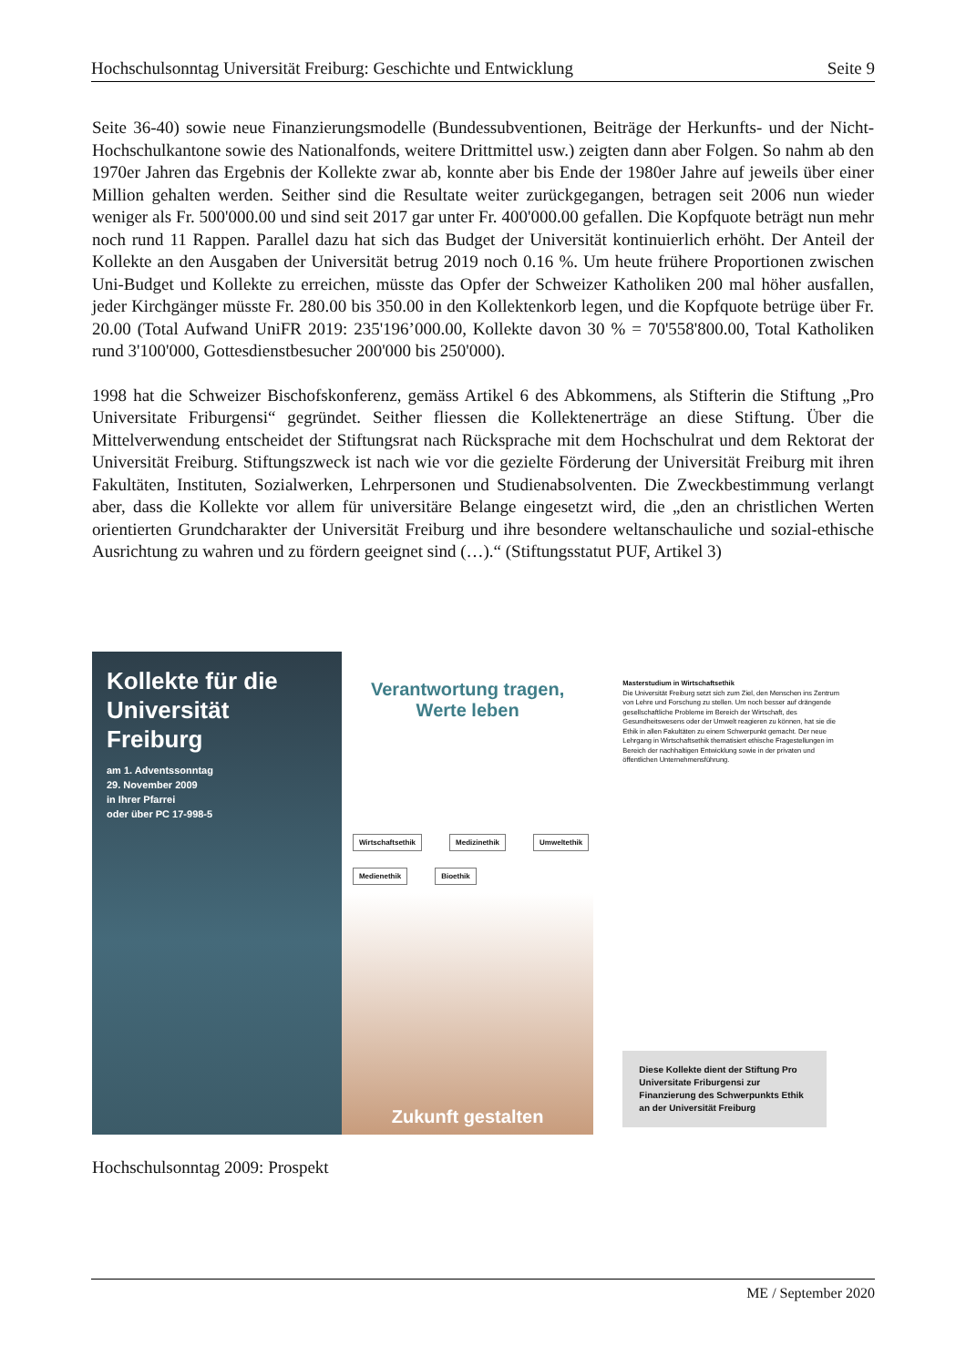Hochschulsonntag Universität Freiburg: Geschichte und Entwicklung Seite 9
Seite 36-40) sowie neue Finanzierungsmodelle (Bundessubventionen, Beiträge der Herkunfts- und der Nicht-Hochschulkantone sowie des Nationalfonds, weitere Drittmittel usw.) zeigten dann aber Folgen. So nahm ab den 1970er Jahren das Ergebnis der Kollekte zwar ab, konnte aber bis Ende der 1980er Jahre auf jeweils über einer Million gehalten werden. Seither sind die Resultate weiter zurückgegangen, betragen seit 2006 nun wieder weniger als Fr. 500'000.00 und sind seit 2017 gar unter Fr. 400'000.00 gefallen. Die Kopfquote beträgt nun mehr noch rund 11 Rappen. Parallel dazu hat sich das Budget der Universität kontinuierlich erhöht. Der Anteil der Kollekte an den Ausgaben der Universität betrug 2019 noch 0.16 %. Um heute frühere Proportionen zwischen Uni-Budget und Kollekte zu erreichen, müsste das Opfer der Schweizer Katholiken 200 mal höher ausfallen, jeder Kirchgänger müsste Fr. 280.00 bis 350.00 in den Kollektenkorb legen, und die Kopfquote betrüge über Fr. 20.00 (Total Aufwand UniFR 2019: 235'196’000.00, Kollekte davon 30 % = 70'558'800.00, Total Katholiken rund 3'100'000, Gottesdienstbesucher 200'000 bis 250'000).
1998 hat die Schweizer Bischofskonferenz, gemäss Artikel 6 des Abkommens, als Stifterin die Stiftung „Pro Universitate Friburgensi“ gegründet. Seither fliessen die Kollektenerträge an diese Stiftung. Über die Mittelverwendung entscheidet der Stiftungsrat nach Rücksprache mit dem Hochschulrat und dem Rektorat der Universität Freiburg. Stiftungszweck ist nach wie vor die gezielte Förderung der Universität Freiburg mit ihren Fakultäten, Instituten, Sozialwerken, Lehrpersonen und Studienabsolventen. Die Zweckbestimmung verlangt aber, dass die Kollekte vor allem für universitäre Belange eingesetzt wird, die „den an christlichen Werten orientierten Grundcharakter der Universität Freiburg und ihre besondere weltanschauliche und sozial-ethische Ausrichtung zu wahren und zu fördern geeignet sind (…).“ (Stiftungsstatut PUF, Artikel 3)
Kollekte für die Universität Freiburg
am 1. Adventssonntag
29. November 2009
in Ihrer Pfarrei
oder über PC 17-998-5
Verantwortung tragen,
Werte leben
Wirtschaftsethik Medizinethik Umweltethik Medienethik Bioethik
Zukunft gestalten
Masterstudium in Wirtschaftsethik
Die Universität Freiburg setzt sich zum Ziel, den Menschen ins Zentrum von Lehre und Forschung zu stellen. Um noch besser auf drängende gesellschaftliche Probleme im Bereich der Wirtschaft, des Gesundheitswesens oder der Umwelt reagieren zu können, hat sie die Ethik in allen Fakultäten zu einem Schwerpunkt gemacht. Der neue Lehrgang in Wirtschaftsethik thematisiert ethische Fragestellungen im Bereich der nachhaltigen Entwicklung sowie in der privaten und öffentlichen Unternehmensführung.
Diese Kollekte dient der Stiftung Pro Universitate Friburgensi zur Finanzierung des Schwerpunkts Ethik an der Universität Freiburg
Hochschulsonntag 2009: Prospekt
ME / September 2020